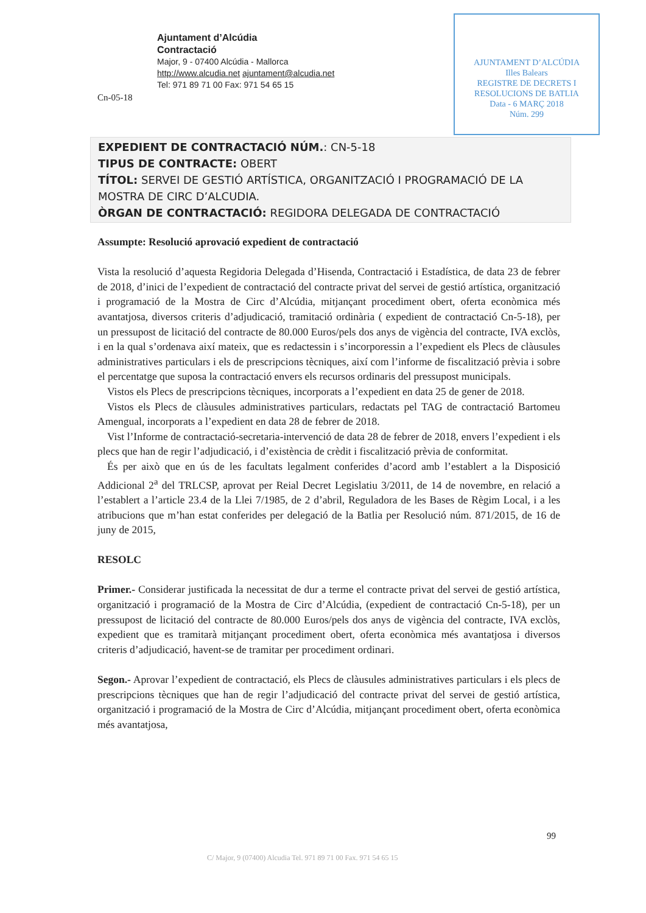Ajuntament d’Alcúdia
Contractació
Major, 9 - 07400 Alcúdia - Mallorca
http://www.alcudia.net ajuntament@alcudia.net
Tel: 971 89 71 00 Fax: 971 54 65 15
Cn-05-18
AJUNTAMENT D’ALCÚDIA
Illes Balears
REGISTRE DE DECRETS I RESOLUCIONS DE BATLIA
Data - 6 MARÇ 2018
Núm. 299
EXPEDIENT DE CONTRACTACIÓ NÚM.: CN-5-18
TIPUS DE CONTRACTE: OBERT
TÍTOL: SERVEI DE GESTIÓ ARTÍSTICA, ORGANITZACIÓ I PROGRAMACIÓ DE LA MOSTRA DE CIRC D’ALCUDIA.
ÒRGAN DE CONTRACTACIÓ: REGIDORA DELEGADA DE CONTRACTACIÓ
Assumpte: Resolució aprovació expedient de contractació
Vista la resolució d’aquesta Regidoria Delegada d’Hisenda, Contractació i Estadística, de data 23 de febrer de 2018, d’inici de l’expedient de contractació del contracte privat del servei de gestió artística, organització i programació de la Mostra de Circ d’Alcúdia, mitjançant procediment obert, oferta econòmica més avantatjosa, diversos criteris d’adjudicació, tramitació ordinària ( expedient de contractació Cn-5-18), per un pressupost de licitació del contracte de 80.000 Euros/pels dos anys de vigència del contracte, IVA exclòs, i en la qual s’ordenava així mateix, que es redactessin i s’incorporessin a l’expedient els Plecs de clàusules administratives particulars i els de prescripcions tècniques, així com l’informe de fiscalització prèvia i sobre el percentatge que suposa la contractació envers els recursos ordinaris del pressupost municipals.
Vistos els Plecs de prescripcions tècniques, incorporats a l’expedient en data 25 de gener de 2018.
Vistos els Plecs de clàusules administratives particulars, redactats pel TAG de contractació Bartomeu Amengual, incorporats a l’expedient en data 28 de febrer de 2018.
Vist l’Informe de contractació-secretaria-intervenció de data 28 de febrer de 2018, envers l’expedient i els plecs que han de regir l’adjudicació, i d’existència de crèdit i fiscalització prèvia de conformitat.
És per això que en ús de les facultats legalment conferides d’acord amb l’establert a la Disposició Addicional 2<sup>a</sup> del TRLCSP, aprovat per Reial Decret Legislatiu 3/2011, de 14 de novembre, en relació a l’establert a l’article 23.4 de la Llei 7/1985, de 2 d’abril, Reguladora de les Bases de Règim Local, i a les atribucions que m’han estat conferides per delegació de la Batlia per Resolució núm. 871/2015, de 16 de juny de 2015,
RESOLC
Primer.- Considerar justificada la necessitat de dur a terme el contracte privat del servei de gestió artística, organització i programació de la Mostra de Circ d’Alcúdia, (expedient de contractació Cn-5-18), per un pressupost de licitació del contracte de 80.000 Euros/pels dos anys de vigència del contracte, IVA exclòs, expedient que es tramitarà mitjançant procediment obert, oferta econòmica més avantatjosa i diversos criteris d’adjudicació, havent-se de tramitar per procediment ordinari.
Segon.- Aprovar l’expedient de contractació, els Plecs de clàusules administratives particulars i els plecs de prescripcions tècniques que han de regir l’adjudicació del contracte privat del servei de gestió artística, organització i programació de la Mostra de Circ d’Alcúdia, mitjançant procediment obert, oferta econòmica més avantatjosa,
99
C/ Major, 9 (07400) Alcudia Tel. 971 89 71 00 Fax. 971 54 65 15